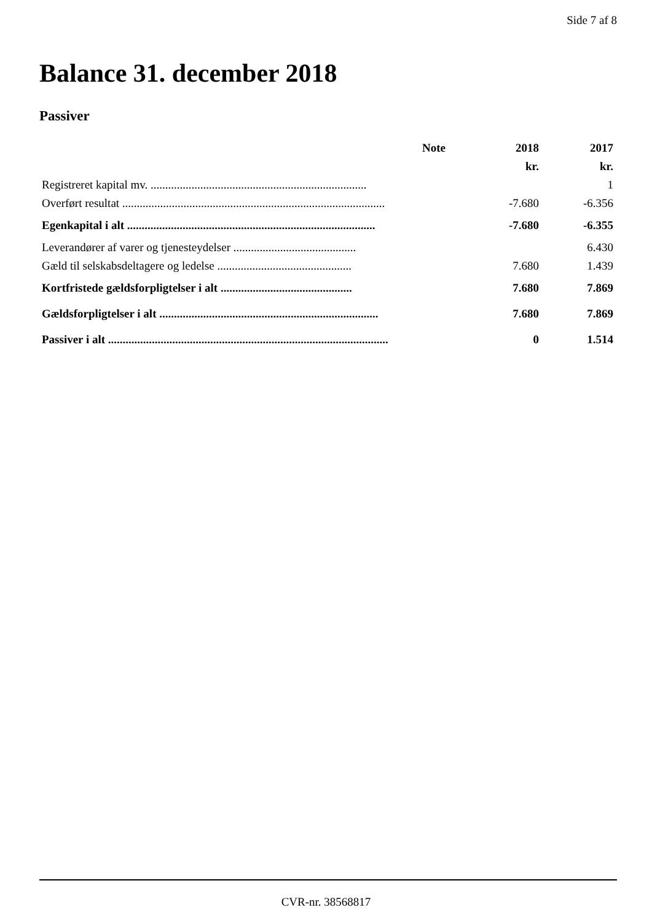Side 7 af 8
Balance 31. december 2018
Passiver
| | Note | 2018 | 2017 |
| --- | --- | --- | --- |
| | | kr. | kr. |
| Registreret kapital mv. .......................................................................... | | | 1 |
| Overført resultat .......................................................................................... | | -7.680 | -6.356 |
| Egenkapital i alt ..................................................................................... | | -7.680 | -6.355 |
| Leverandører af varer og tjenesteydelser .......................................... | | | 6.430 |
| Gæld til selskabsdeltagere og ledelse .............................................. | | 7.680 | 1.439 |
| Kortfristede gældsforpligtelser i alt ............................................. | | 7.680 | 7.869 |
| Gældsforpligtelser i alt ........................................................................... | | 7.680 | 7.869 |
| Passiver i alt ................................................................................................ | | 0 | 1.514 |
CVR-nr. 38568817